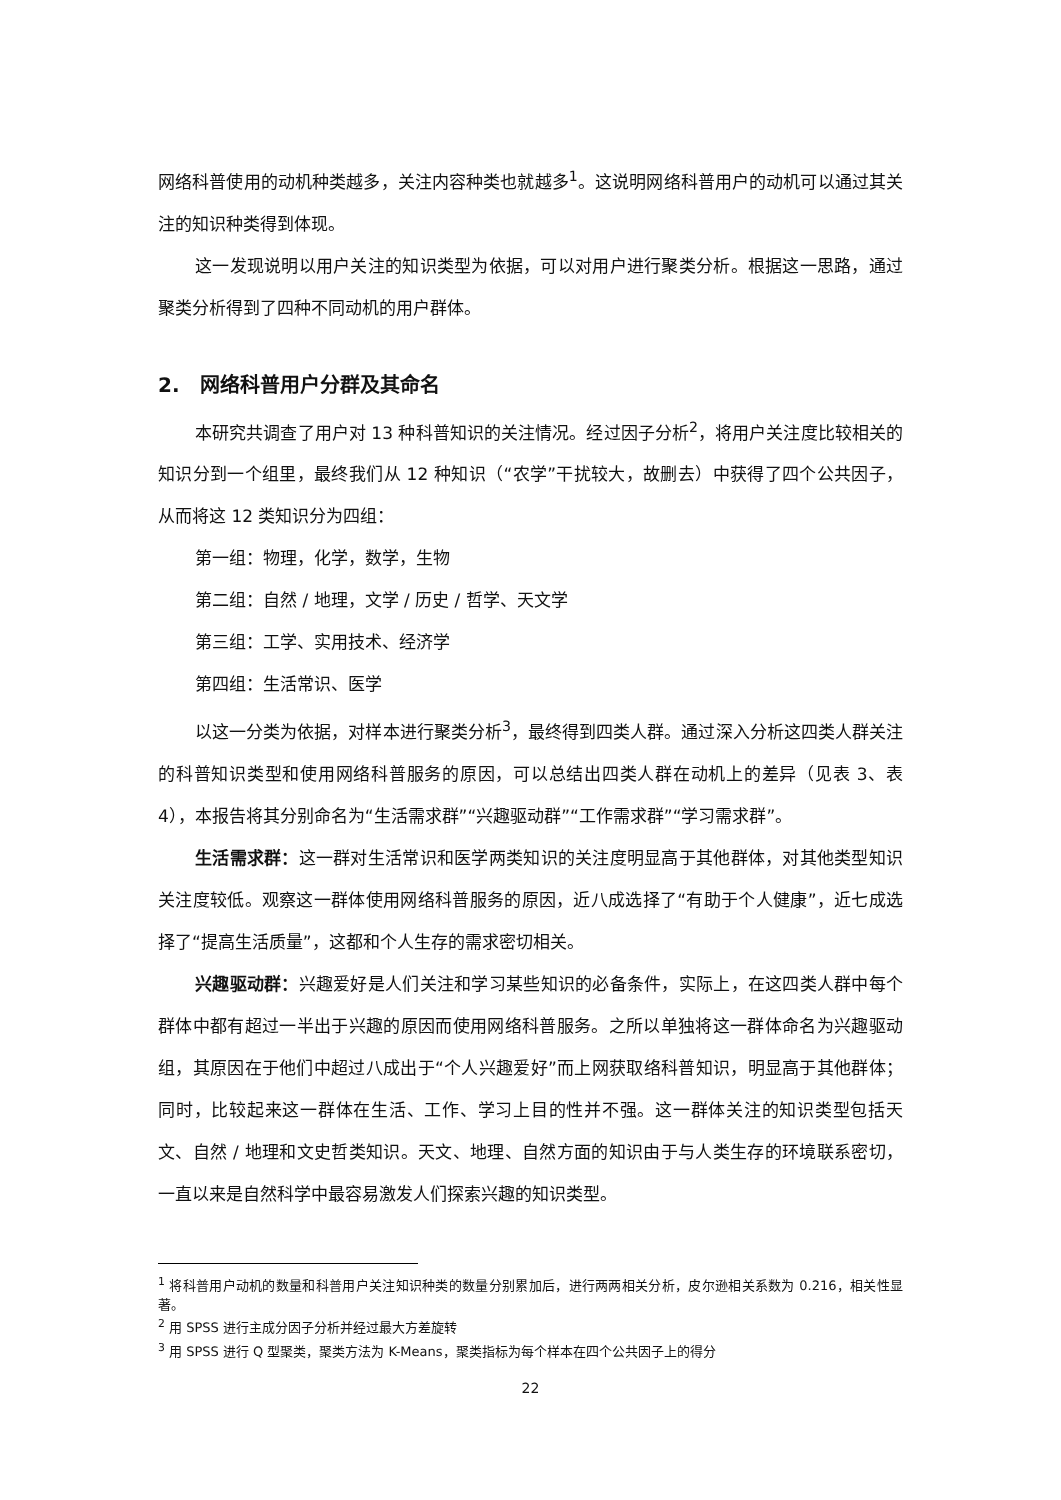网络科普使用的动机种类越多，关注内容种类也就越多<sup>1</sup>。这说明网络科普用户的动机可以通过其关注的知识种类得到体现。
这一发现说明以用户关注的知识类型为依据，可以对用户进行聚类分析。根据这一思路，通过聚类分析得到了四种不同动机的用户群体。
2. 网络科普用户分群及其命名
本研究共调查了用户对 13 种科普知识的关注情况。经过因子分析<sup>2</sup>，将用户关注度比较相关的知识分到一个组里，最终我们从 12 种知识（“农学”干扰较大，故删去）中获得了四个公共因子，从而将这 12 类知识分为四组：
第一组：物理，化学，数学，生物
第二组：自然 / 地理，文学 / 历史 / 哲学、天文学
第三组：工学、实用技术、经济学
第四组：生活常识、医学
以这一分类为依据，对样本进行聚类分析<sup>3</sup>，最终得到四类人群。通过深入分析这四类人群关注的科普知识类型和使用网络科普服务的原因，可以总结出四类人群在动机上的差异（见表 3、表 4），本报告将其分别命名为“生活需求群”“兴趣驱动群”“工作需求群”“学习需求群”。
生活需求群：这一群对生活常识和医学两类知识的关注度明显高于其他群体，对其他类型知识关注度较低。观察这一群体使用网络科普服务的原因，近八成选择了“有助于个人健康”，近七成选择了“提高生活质量”，这都和个人生存的需求密切相关。
兴趣驱动群：兴趣爱好是人们关注和学习某些知识的必备条件，实际上，在这四类人群中每个群体中都有超过一半出于兴趣的原因而使用网络科普服务。之所以单独将这一群体命名为兴趣驱动组，其原因在于他们中超过八成出于“个人兴趣爱好”而上网获取络科普知识，明显高于其他群体；同时，比较起来这一群体在生活、工作、学习上目的性并不强。这一群体关注的知识类型包括天文、自然 / 地理和文史哲类知识。天文、地理、自然方面的知识由于与人类生存的环境联系密切，一直以来是自然科学中最容易激发人们探索兴趣的知识类型。
<sup>1</sup> 将科普用户动机的数量和科普用户关注知识种类的数量分别累加后，进行两两相关分析，皮尔逊相关系数为 0.216，相关性显著。
<sup>2</sup> 用 SPSS 进行主成分因子分析并经过最大方差旋转
<sup>3</sup> 用 SPSS 进行 Q 型聚类，聚类方法为 K-Means，聚类指标为每个样本在四个公共因子上的得分
22